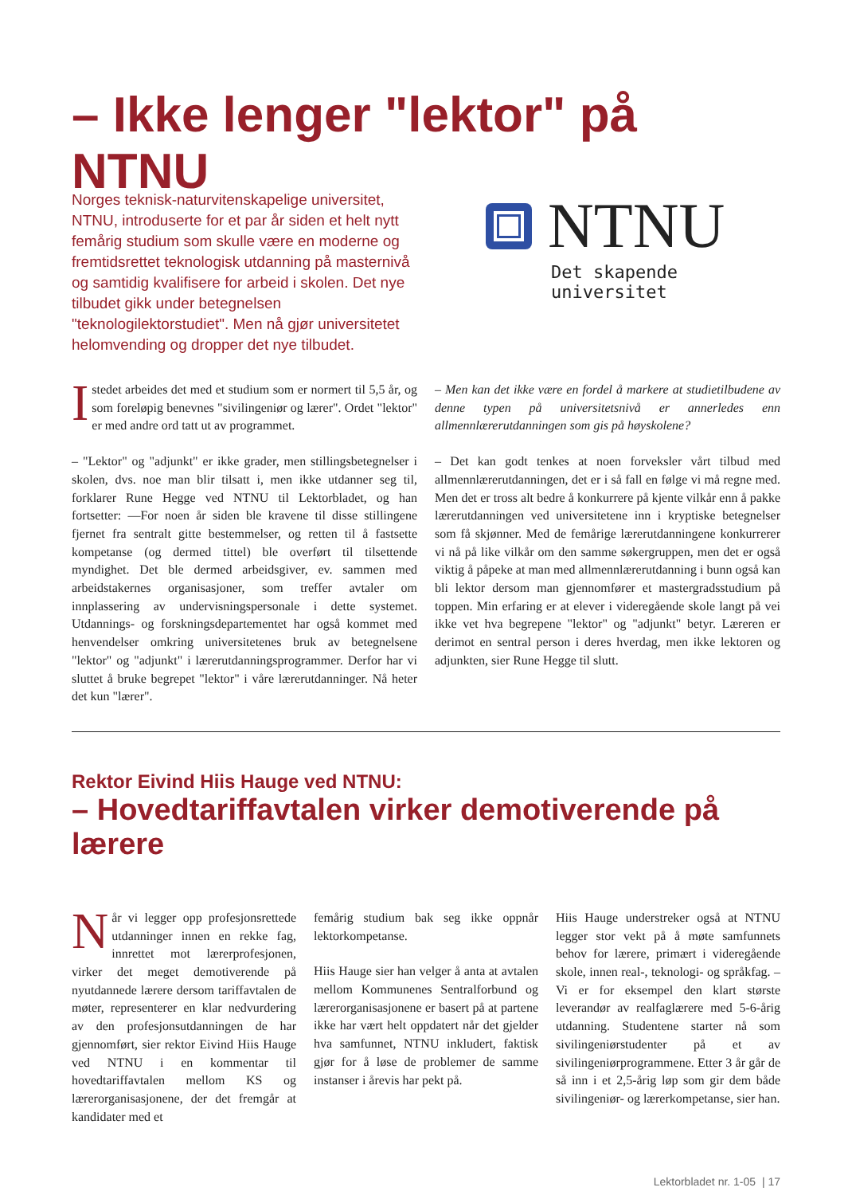– Ikke lenger "lektor" på NTNU
Norges teknisk-naturvitenskapelige universitet, NTNU, introduserte for et par år siden et helt nytt femårig studium som skulle være en moderne og fremtidsrettet teknologisk utdanning på masternivå og samtidig kvalifisere for arbeid i skolen. Det nye tilbudet gikk under betegnelsen "teknologilektorstudiet". Men nå gjør universitetet helomvending og dropper det nye tilbudet.
NTNU
Det skapende universitet
Istedet arbeides det med et studium som er normert til 5,5 år, og som foreløpig benevnes "sivilingeniør og lærer". Ordet "lektor" er med andre ord tatt ut av programmet.
– "Lektor" og "adjunkt" er ikke grader, men stillingsbetegnelser i skolen, dvs. noe man blir tilsatt i, men ikke utdanner seg til, forklarer Rune Hegge ved NTNU til Lektorbladet, og han fortsetter: —For noen år siden ble kravene til disse stillingene fjernet fra sentralt gitte bestemmelser, og retten til å fastsette kompetanse (og dermed tittel) ble overført til tilsettende myndighet. Det ble dermed arbeidsgiver, ev. sammen med arbeidstakernes organisasjoner, som treffer avtaler om innplassering av undervisningspersonale i dette systemet. Utdannings- og forskningsdepartementet har også kommet med henvendelser omkring universitetenes bruk av betegnelsene "lektor" og "adjunkt" i lærerutdanningsprogrammer. Derfor har vi sluttet å bruke begrepet "lektor" i våre lærerutdanninger. Nå heter det kun "lærer".
– Men kan det ikke være en fordel å markere at studietilbudene av denne typen på universitetsnivå er annerledes enn allmennlærerutdanningen som gis på høyskolene?
– Det kan godt tenkes at noen forveksler vårt tilbud med allmennlærerutdanningen, det er i så fall en følge vi må regne med. Men det er tross alt bedre å konkurrere på kjente vilkår enn å pakke lærerutdanningen ved universitetene inn i kryptiske betegnelser som få skjønner. Med de femårige lærerutdanningene konkurrerer vi nå på like vilkår om den samme søkergruppen, men det er også viktig å påpeke at man med allmennlærerutdanning i bunn også kan bli lektor dersom man gjennomfører et mastergradsstudium på toppen. Min erfaring er at elever i videregående skole langt på vei ikke vet hva begrepene "lektor" og "adjunkt" betyr. Læreren er derimot en sentral person i deres hverdag, men ikke lektoren og adjunkten, sier Rune Hegge til slutt.
Rektor Eivind Hiis Hauge ved NTNU:
– Hovedtariffavtalen virker demotiverende på lærere
Når vi legger opp profesjonsrettede utdanninger innen en rekke fag, innrettet mot lærerprofesjonen, virker det meget demotiverende på nyutdannede lærere dersom tariffavtalen de møter, representerer en klar nedvurdering av den profesjonsutdanningen de har gjennomført, sier rektor Eivind Hiis Hauge ved NTNU i en kommentar til hovedtariffavtalen mellom KS og lærerorganisasjonene, der det fremgår at kandidater med et
femårig studium bak seg ikke oppnår lektorkompetanse.
Hiis Hauge sier han velger å anta at avtalen mellom Kommunenes Sentralforbund og lærerorganisasjonene er basert på at partene ikke har vært helt oppdatert når det gjelder hva samfunnet, NTNU inkludert, faktisk gjør for å løse de problemer de samme instanser i årevis har pekt på.
Hiis Hauge understreker også at NTNU legger stor vekt på å møte samfunnets behov for lærere, primært i videregående skole, innen real-, teknologi- og språkfag. – Vi er for eksempel den klart største leverandør av realfaglærere med 5-6-årig utdanning. Studentene starter nå som sivilingeniørstudenter på et av sivilingeniørprogrammene. Etter 3 år går de så inn i et 2,5-årig løp som gir dem både sivilingeniør- og lærerkompetanse, sier han.
Lektorbladet nr. 1-05 | 17